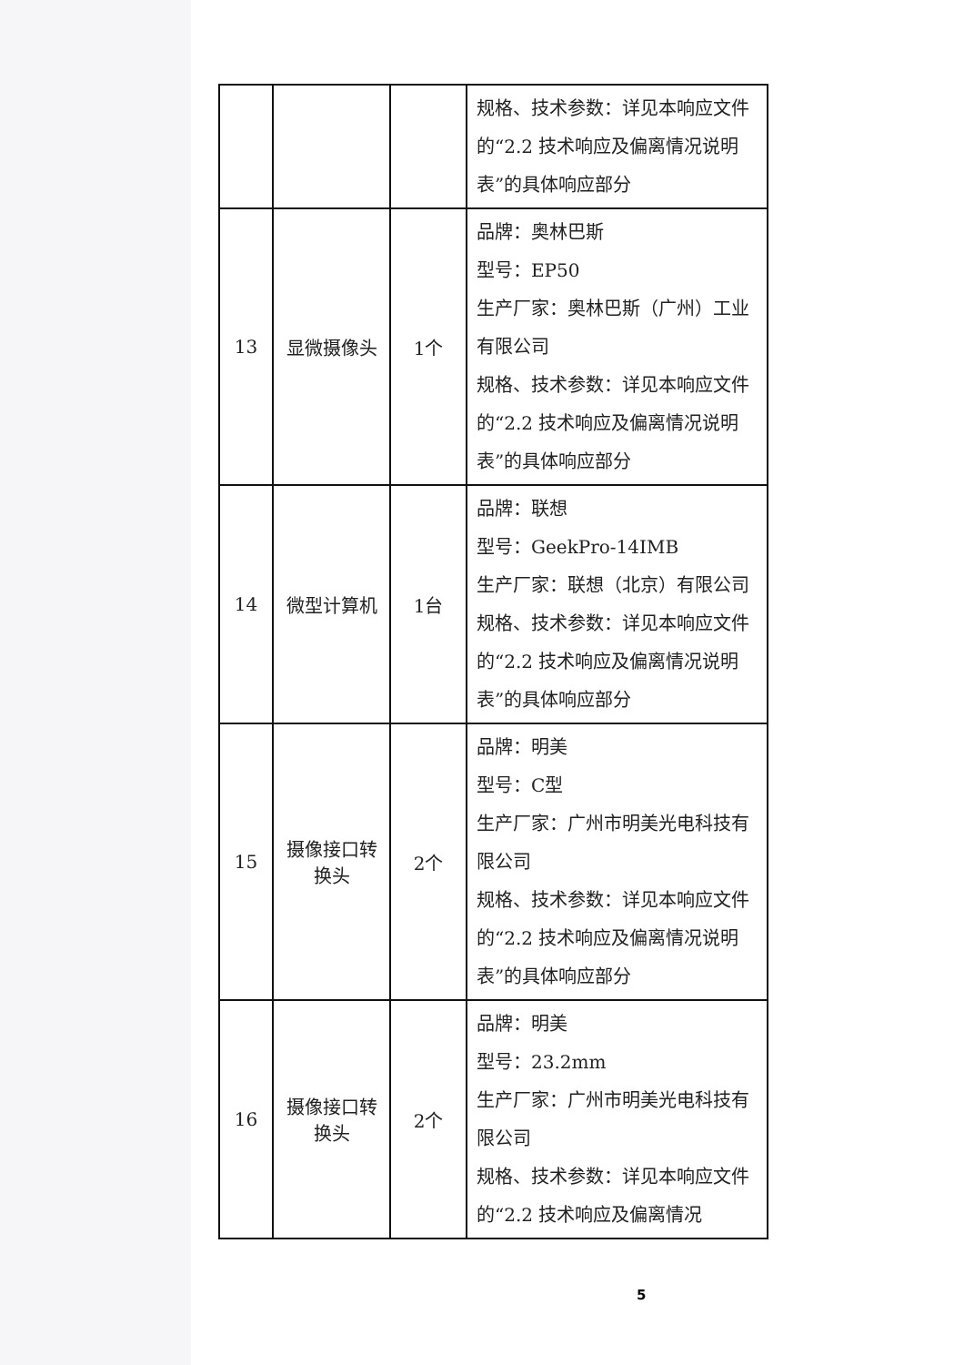| | | | 规格、技术参数：详见本响应文件的“2.2 技术响应及偏离情况说明表”的具体响应部分 |
| 13 | 显微摄像头 | 1个 | 品牌：奥林巴斯 型号：EP50 生产厂家：奥林巴斯（广州）工业有限公司 规格、技术参数：详见本响应文件的“2.2 技术响应及偏离情况说明表”的具体响应部分 |
| 14 | 微型计算机 | 1台 | 品牌：联想 型号：GeekPro-14IMB 生产厂家：联想（北京）有限公司 规格、技术参数：详见本响应文件的“2.2 技术响应及偏离情况说明表”的具体响应部分 |
| 15 | 摄像接口转换头 | 2个 | 品牌：明美 型号：C型 生产厂家：广州市明美光电科技有限公司 规格、技术参数：详见本响应文件的“2.2 技术响应及偏离情况说明表”的具体响应部分 |
| 16 | 摄像接口转换头 | 2个 | 品牌：明美 型号：23.2mm 生产厂家：广州市明美光电科技有限公司 规格、技术参数：详见本响应文件的“2.2 技术响应及偏离情况 |
5